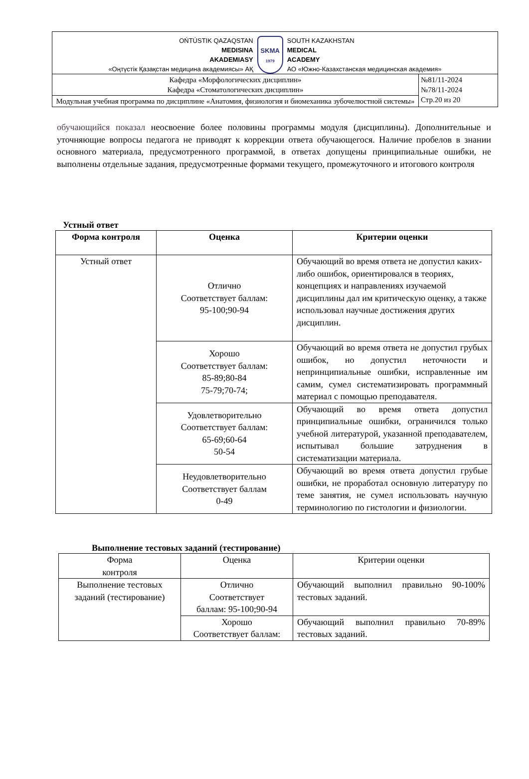OŃTÚSTIK QAZAQSTAN
MEDISINA
AKADEMIASY
«Оңтүстік Қазақстан медицина академиясы» АҚ
SKMA
1979
SOUTH KAZAKHSTAN
MEDICAL
ACADEMY
АО «Южно-Казахстанская медицинская академия»
| Кафедра «Морфологических дисциплин» Кафедра «Стоматологических дисциплин» | №81/11-2024 №78/11-2024 Стр.20 из 20 |
| Модульная учебная программа по дисциплине «Анатомия, физиология и биомеханика зубочелюстной системы» | |
обучающийся показал неосвоение более половины программы модуля (дисциплины). Дополнительные и уточняющие вопросы педагога не приводят к коррекции ответа обучающегося. Наличие пробелов в знании основного материала, предусмотренного программой, в ответах допущены принципиальные ошибки, не выполнены отдельные задания, предусмотренные формами текущего, промежуточного и итогового контроля
Устный ответ
| Форма контроля | Оценка | Критерии оценки |
| --- | --- | --- |
| Устный ответ | Отлично Соответствует баллам: 95-100;90-94 | Обучающий во время ответа не допустил каких-либо ошибок, ориентировался в теориях, концепциях и направлениях изучаемой дисциплины дал им критическую оценку, а также использовал научные достижения других дисциплин. |
| | Хорошо Соответствует баллам: 85-89;80-84 75-79;70-74; | Обучающий во время ответа не допустил грубых ошибок, но допустил неточности и непринципиальные ошибки, исправленные им самим, сумел систематизировать программный материал с помощью преподавателя. |
| | Удовлетворительно Соответствует баллам: 65-69;60-64 50-54 | Обучающий во время ответа допустил принципиальные ошибки, ограничился только учебной литературой, указанной преподавателем, испытывал большие затруднения в систематизации материала. |
| | Неудовлетворительно Соответствует баллам 0-49 | Обучающий во время ответа допустил грубые ошибки, не проработал основную литературу по теме занятия, не сумел использовать научную терминологию по гистологии и физиологии. |
Выполнение тестовых заданий (тестирование)
| Форма контроля | Оценка | Критерии оценки |
| Выполнение тестовых заданий (тестирование) | Отлично Соответствует баллам: 95-100;90-94 | Обучающий выполнил правильно 90-100% тестовых заданий. |
| | Хорошо Соответствует баллам: | Обучающий выполнил правильно 70-89% тестовых заданий. |